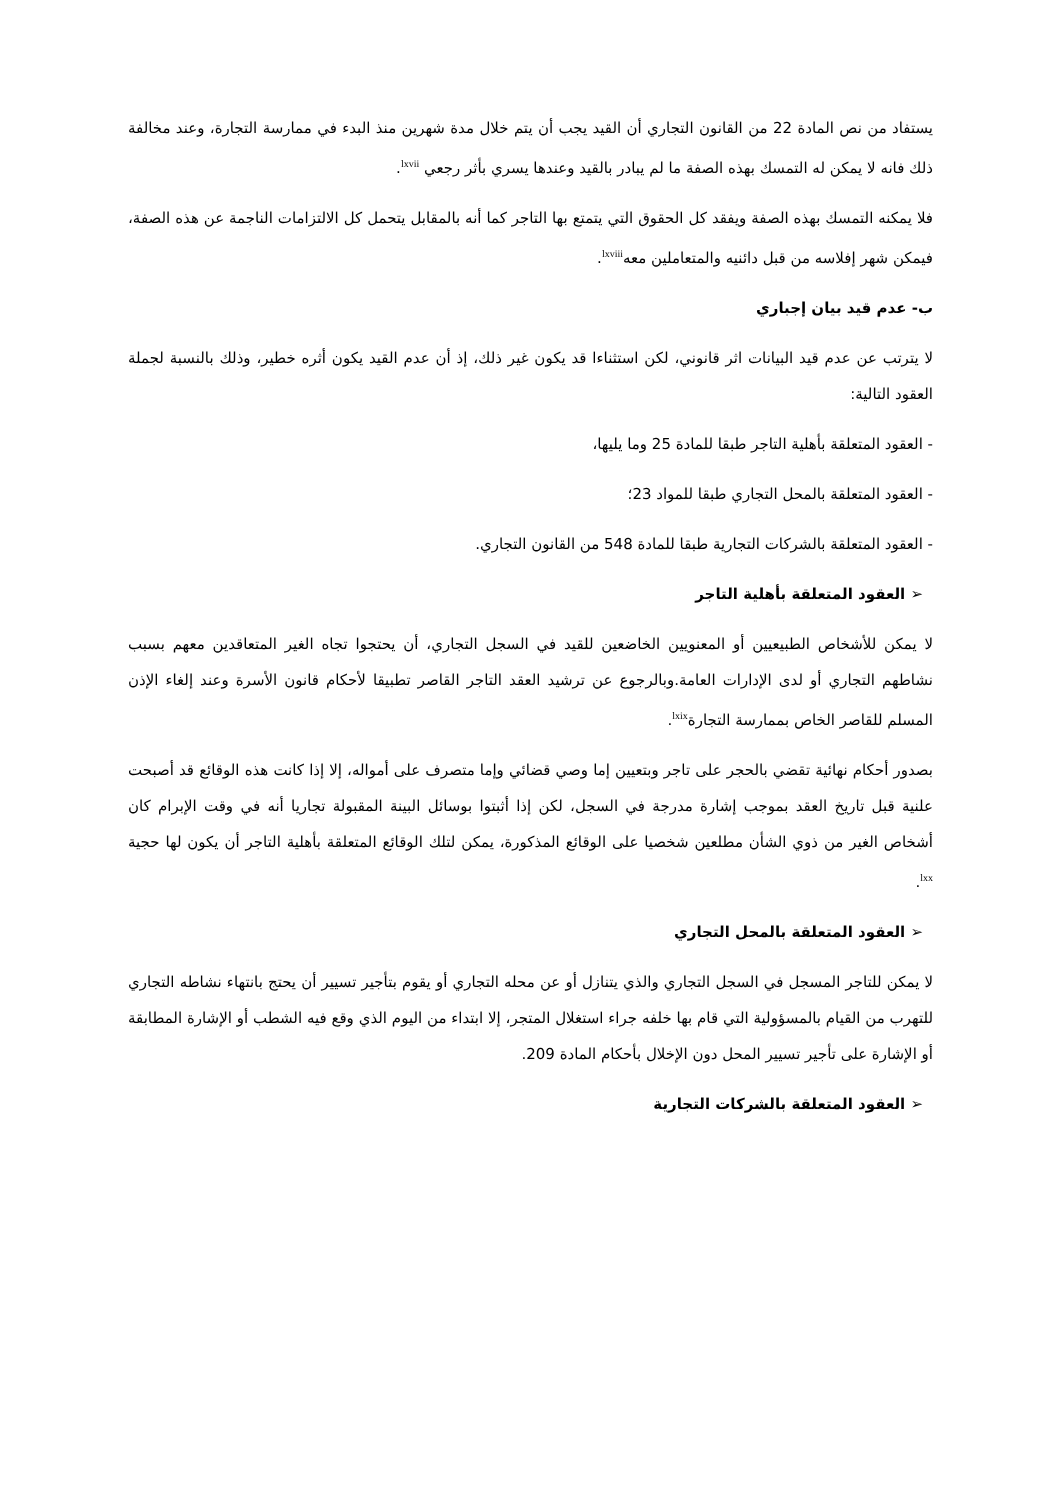يستفاد من نص المادة 22 من القانون التجاري أن القيد يجب أن يتم خلال مدة شهرين منذ البدء في ممارسة التجارة، وعند مخالفة ذلك فانه لا يمكن له التمسك بهذه الصفة ما لم يبادر بالقيد وعندها يسري بأثر رجعي <sup>lxvii</sup>.
فلا يمكنه التمسك بهذه الصفة ويفقد كل الحقوق التي يتمتع بها التاجر كما أنه بالمقابل يتحمل كل الالتزامات الناجمة عن هذه الصفة، فيمكن شهر إفلاسه من قبل دائنيه والمتعاملين معه<sup>lxviii</sup>.
ب- عدم قيد بيان إجباري
لا يترتب عن عدم قيد البيانات اثر قانوني، لكن استثناءا قد يكون غير ذلك، إذ أن عدم القيد يكون أثره خطير، وذلك بالنسبة لجملة العقود التالية:
- العقود المتعلقة بأهلية التاجر طبقا للمادة 25 وما يليها،
- العقود المتعلقة بالمحل التجاري طبقا للمواد 23؛
- العقود المتعلقة بالشركات التجارية طبقا للمادة 548 من القانون التجاري.
➢ العقود المتعلقة بأهلية التاجر
لا يمكن للأشخاص الطبيعيين أو المعنويين الخاضعين للقيد في السجل التجاري، أن يحتجوا تجاه الغير المتعاقدين معهم بسبب نشاطهم التجاري أو لدى الإدارات العامة.وبالرجوع عن ترشيد العقد التاجر القاصر تطبيقا لأحكام قانون الأسرة وعند إلغاء الإذن المسلم للقاصر الخاص بممارسة التجارة<sup>lxix</sup>.
بصدور أحكام نهائية تقضي بالحجر على تاجر وبتعيين إما وصي قضائي وإما متصرف على أمواله، إلا إذا كانت هذه الوقائع قد أصبحت علنية قبل تاريخ العقد بموجب إشارة مدرجة في السجل، لكن إذا أثبتوا بوسائل البينة المقبولة تجاريا أنه في وقت الإبرام كان أشخاص الغير من ذوي الشأن مطلعين شخصيا على الوقائع المذكورة، يمكن لتلك الوقائع المتعلقة بأهلية التاجر أن يكون لها حجية <sup>lxx</sup>.
➢ العقود المتعلقة بالمحل التجاري
لا يمكن للتاجر المسجل في السجل التجاري والذي يتنازل أو عن محله التجاري أو يقوم بتأجير تسيير أن يحتج بانتهاء نشاطه التجاري للتهرب من القيام بالمسؤولية التي قام بها خلفه جراء استغلال المتجر، إلا ابتداء من اليوم الذي وقع فيه الشطب أو الإشارة المطابقة أو الإشارة على تأجير تسيير المحل دون الإخلال بأحكام المادة 209.
➢ العقود المتعلقة بالشركات التجارية